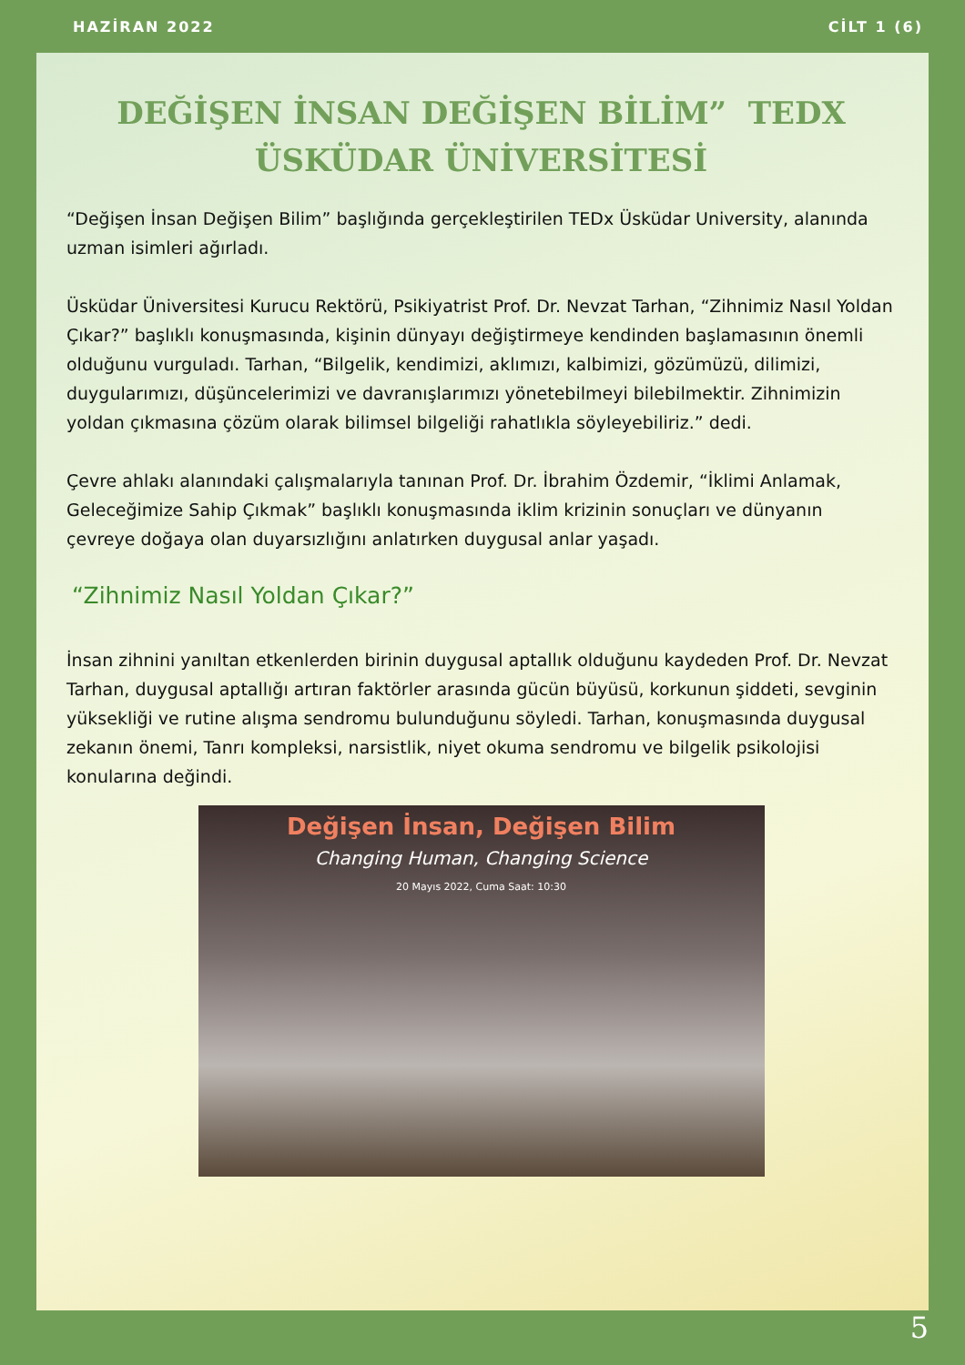HAZİRAN 2022 CİLT 1 (6)
DEĞİŞEN İNSAN DEĞİŞEN BİLİM” TEDX
ÜSKÜDAR ÜNİVERSİTESİ
“Değişen İnsan Değişen Bilim” başlığında gerçekleştirilen TEDx Üsküdar University, alanında uzman isimleri ağırladı.
Üsküdar Üniversitesi Kurucu Rektörü, Psikiyatrist Prof. Dr. Nevzat Tarhan, “Zihnimiz Nasıl Yoldan Çıkar?” başlıklı konuşmasında, kişinin dünyayı değiştirmeye kendinden başlamasının önemli olduğunu vurguladı. Tarhan, “Bilgelik, kendimizi, aklımızı, kalbimizi, gözümüzü, dilimizi, duygularımızı, düşüncelerimizi ve davranışlarımızı yönetebilmeyi bilebilmektir. Zihnimizin yoldan çıkmasına çözüm olarak bilimsel bilgeliği rahatlıkla söyleyebiliriz.” dedi.
Çevre ahlakı alanındaki çalışmalarıyla tanınan Prof. Dr. İbrahim Özdemir, “İklimi Anlamak, Geleceğimize Sahip Çıkmak” başlıklı konuşmasında iklim krizinin sonuçları ve dünyanın çevreye doğaya olan duyarsızlığını anlatırken duygusal anlar yaşadı.
“Zihnimiz Nasıl Yoldan Çıkar?”
İnsan zihnini yanıltan etkenlerden birinin duygusal aptallık olduğunu kaydeden Prof. Dr. Nevzat Tarhan, duygusal aptallığı artıran faktörler arasında gücün büyüsü, korkunun şiddeti, sevginin yüksekliği ve rutine alışma sendromu bulunduğunu söyledi. Tarhan, konuşmasında duygusal zekanın önemi, Tanrı kompleksi, narsistlik, niyet okuma sendromu ve bilgelik psikolojisi konularına değindi.
Değişen İnsan, Değişen Bilim
Changing Human, Changing Science
20 Mayıs 2022, Cuma Saat: 10:30
5